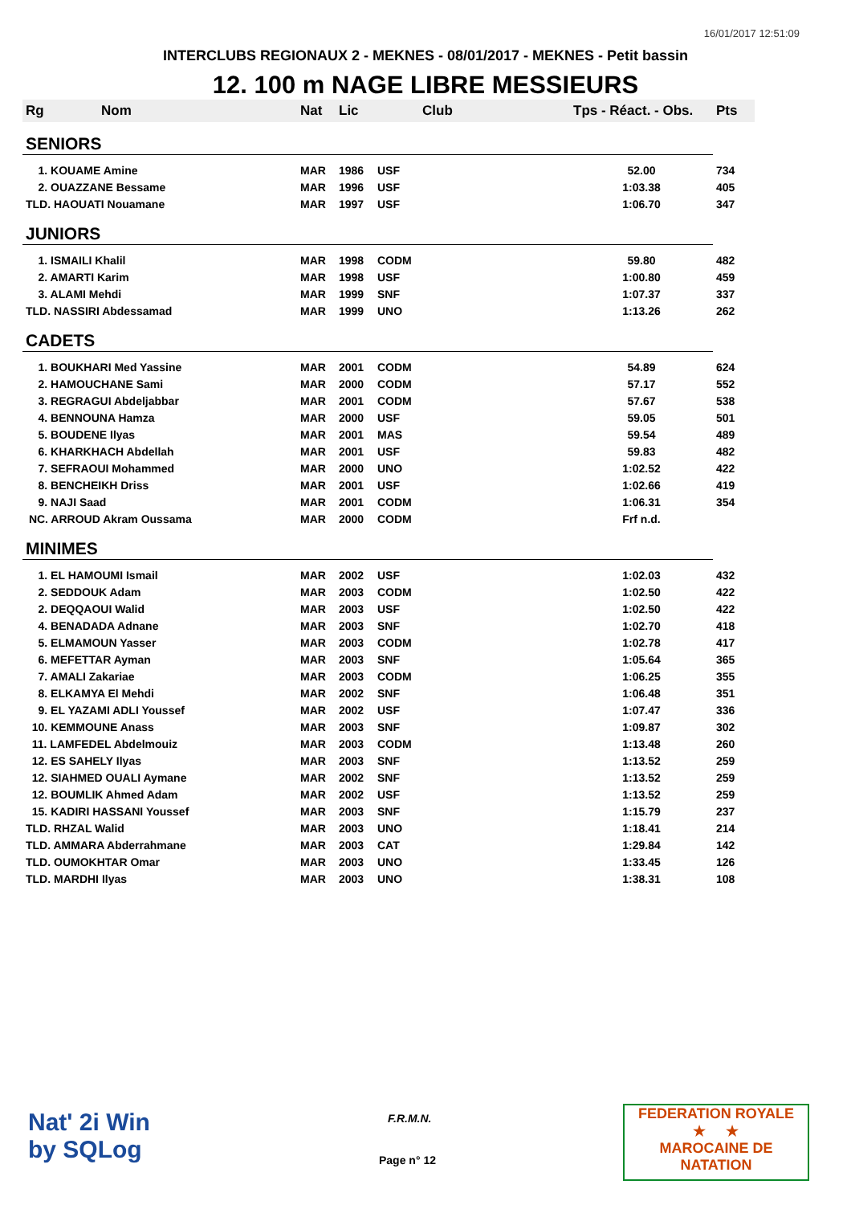16/01/2017 12:51:09
INTERCLUBS REGIONAUX 2 - MEKNES - 08/01/2017 - MEKNES - Petit bassin
12. 100 m NAGE LIBRE MESSIEURS
| Rg | Nom | Nat | Lic | Club | Tps - Réact. - Obs. | Pts |
| --- | --- | --- | --- | --- | --- | --- |
| SENIORS | | | | | | |
| 1. KOUAME Amine | | MAR | 1986 | USF | 52.00 | 734 |
| 2. OUAZZANE Bessame | | MAR | 1996 | USF | 1:03.38 | 405 |
| TLD. HAOUATI Nouamane | | MAR | 1997 | USF | 1:06.70 | 347 |
| JUNIORS | | | | | | |
| 1. ISMAILI Khalil | | MAR | 1998 | CODM | 59.80 | 482 |
| 2. AMARTI Karim | | MAR | 1998 | USF | 1:00.80 | 459 |
| 3. ALAMI Mehdi | | MAR | 1999 | SNF | 1:07.37 | 337 |
| TLD. NASSIRI Abdessamad | | MAR | 1999 | UNO | 1:13.26 | 262 |
| CADETS | | | | | | |
| 1. BOUKHARI Med Yassine | | MAR | 2001 | CODM | 54.89 | 624 |
| 2. HAMOUCHANE Sami | | MAR | 2000 | CODM | 57.17 | 552 |
| 3. REGRAGUI Abdeljabbar | | MAR | 2001 | CODM | 57.67 | 538 |
| 4. BENNOUNA Hamza | | MAR | 2000 | USF | 59.05 | 501 |
| 5. BOUDENE Ilyas | | MAR | 2001 | MAS | 59.54 | 489 |
| 6. KHARKHACH Abdellah | | MAR | 2001 | USF | 59.83 | 482 |
| 7. SEFRAOUI Mohammed | | MAR | 2000 | UNO | 1:02.52 | 422 |
| 8. BENCHEIKH Driss | | MAR | 2001 | USF | 1:02.66 | 419 |
| 9. NAJI Saad | | MAR | 2001 | CODM | 1:06.31 | 354 |
| NC. ARROUD Akram Oussama | | MAR | 2000 | CODM | Frf n.d. | |
| MINIMES | | | | | | |
| 1. EL HAMOUMI Ismail | | MAR | 2002 | USF | 1:02.03 | 432 |
| 2. SEDDOUK Adam | | MAR | 2003 | CODM | 1:02.50 | 422 |
| 2. DEQQAOUI Walid | | MAR | 2003 | USF | 1:02.50 | 422 |
| 4. BENADADA Adnane | | MAR | 2003 | SNF | 1:02.70 | 418 |
| 5. ELMAMOUN Yasser | | MAR | 2003 | CODM | 1:02.78 | 417 |
| 6. MEFETTAR Ayman | | MAR | 2003 | SNF | 1:05.64 | 365 |
| 7. AMALI Zakariae | | MAR | 2003 | CODM | 1:06.25 | 355 |
| 8. ELKAMYA El Mehdi | | MAR | 2002 | SNF | 1:06.48 | 351 |
| 9. EL YAZAMI ADLI Youssef | | MAR | 2002 | USF | 1:07.47 | 336 |
| 10. KEMMOUNE Anass | | MAR | 2003 | SNF | 1:09.87 | 302 |
| 11. LAMFEDEL Abdelmouiz | | MAR | 2003 | CODM | 1:13.48 | 260 |
| 12. ES SAHELY Ilyas | | MAR | 2003 | SNF | 1:13.52 | 259 |
| 12. SIAHMED OUALI Aymane | | MAR | 2002 | SNF | 1:13.52 | 259 |
| 12. BOUMLIK Ahmed Adam | | MAR | 2002 | USF | 1:13.52 | 259 |
| 15. KADIRI HASSANI Youssef | | MAR | 2003 | SNF | 1:15.79 | 237 |
| TLD. RHZAL Walid | | MAR | 2003 | UNO | 1:18.41 | 214 |
| TLD. AMMARA Abderrahmane | | MAR | 2003 | CAT | 1:29.84 | 142 |
| TLD. OUMOKHTAR Omar | | MAR | 2003 | UNO | 1:33.45 | 126 |
| TLD. MARDHI Ilyas | | MAR | 2003 | UNO | 1:38.31 | 108 |
Nat' 2i Win
by SQLog
F.R.M.N.
Page n° 12
FEDERATION ROYALE
★ ★
MAROCAINE DE NATATION